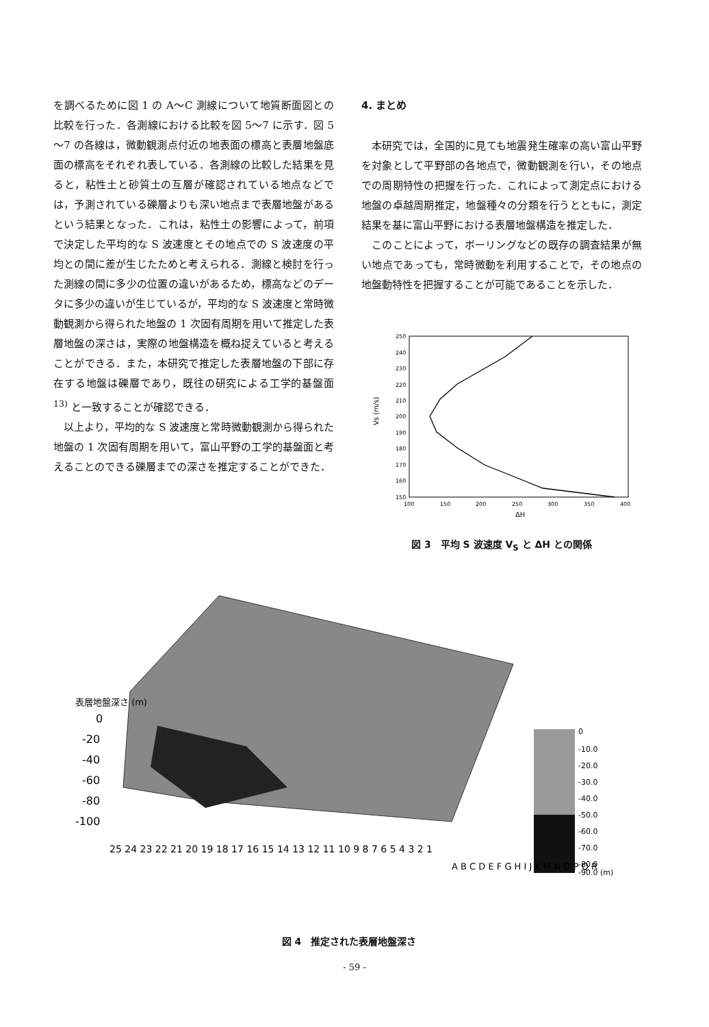を調べるために図 1 の A～C 測線について地質断面図との比較を行った．各測線における比較を図 5～7 に示す．図 5～7 の各線は，微動観測点付近の地表面の標高と表層地盤底面の標高をそれぞれ表している．各測線の比較した結果を見ると，粘性土と砂質土の互層が確認されている地点などでは，予測されている礫層よりも深い地点まで表層地盤があるという結果となった．これは，粘性土の影響によって，前項で決定した平均的な S 波速度とその地点での S 波速度の平均との間に差が生じたためと考えられる．測線と検討を行った測線の間に多少の位置の違いがあるため，標高などのデータに多少の違いが生じているが，平均的な S 波速度と常時微動観測から得られた地盤の 1 次固有周期を用いて推定した表層地盤の深さは，実際の地盤構造を概ね捉えていると考えることができる．また，本研究で推定した表層地盤の下部に存在する地盤は礫層であり，既往の研究による工学的基盤面 <sup>13)</sup> と一致することが確認できる．
以上より，平均的な S 波速度と常時微動観測から得られた地盤の 1 次固有周期を用いて，富山平野の工学的基盤面と考えることのできる礫層までの深さを推定することができた．
4. まとめ
本研究では，全国的に見ても地震発生確率の高い富山平野を対象として平野部の各地点で，微動観測を行い，その地点での周期特性の把握を行った．これによって測定点における地盤の卓越周期推定，地盤種々の分類を行うとともに，測定結果を基に富山平野における表層地盤構造を推定した．
このことによって，ボーリングなどの既存の調査結果が無い地点であっても，常時微動を利用することで，その地点の地盤動特性を把握することが可能であることを示した．
250
240
230
220
210
200
190
180
170
160
150
Vs (m/s)
100
150
200
250
300
350
400
ΔH
図 3　平均 S 波速度 V<sub>S</sub> と ΔH との関係
表層地盤深さ (m)
0
-20
-40
-60
-80
-100
0
-10.0
-20.0
-30.0
-40.0
-50.0
-60.0
-70.0
-80.0
-90.0 (m)
25 24 23 22 21 20 19 18 17 16 15 14 13 12 11 10 9 8 7 6 5 4 3 2 1
A B C D E F G H I J K M N O P Q R
図 4　推定された表層地盤深さ
- 59 -